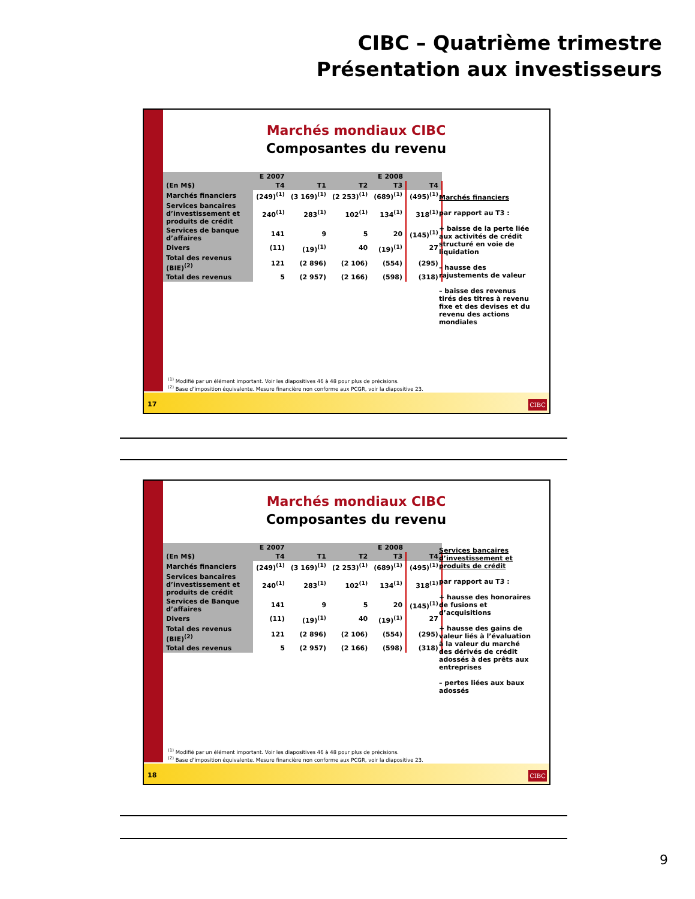CIBC – Quatrième trimestre
Présentation aux investisseurs
Marchés mondiaux CIBC
Composantes du revenu
| | E 2007 | E 2008 | | | |
| --- | --- | --- | --- | --- | --- |
| (En M$) | T4 | T1 | T2 | T3 | T4 |
| Marchés financiers | (249)<sup>(1)</sup> | (3 169)<sup>(1)</sup> | (2 253)<sup>(1)</sup> | (689)<sup>(1)</sup> | (495)<sup>(1)</sup> |
| Services bancaires d’investissement et produits de crédit | 240<sup>(1)</sup> | 283<sup>(1)</sup> | 102<sup>(1)</sup> | 134<sup>(1)</sup> | 318<sup>(1)</sup> |
| Services de banque d’affaires | 141 | 9 | 5 | 20 | (145)<sup>(1)</sup> |
| Divers | (11) | (19)<sup>(1)</sup> | 40 | (19)<sup>(1)</sup> | 27 |
| Total des revenus (BIE)<sup>(2)</sup> | 121 | (2 896) | (2 106) | (554) | (295) |
| Total des revenus | 5 | (2 957) | (2 166) | (598) | (318) |
Marchés financiers
par rapport au T3 :
+ baisse de la perte liée aux activités de crédit structuré en voie de liquidation
– hausse des rajustements de valeur
– baisse des revenus tirés des titres à revenu fixe et des devises et du revenu des actions mondiales
<sup>(1)</sup> Modifié par un élément important. Voir les diapositives 46 à 48 pour plus de précisions.
<sup>(2)</sup> Base d’imposition équivalente. Mesure financière non conforme aux PCGR, voir la diapositive 23.
17 CIBC
Marchés mondiaux CIBC
Composantes du revenu
| | E 2007 | E 2008 | | | |
| --- | --- | --- | --- | --- | --- |
| (En M$) | T4 | T1 | T2 | T3 | T4 |
| Marchés financiers | (249)<sup>(1)</sup> | (3 169)<sup>(1)</sup> | (2 253)<sup>(1)</sup> | (689)<sup>(1)</sup> | (495)<sup>(1)</sup> |
| Services bancaires d’investissement et produits de crédit | 240<sup>(1)</sup> | 283<sup>(1)</sup> | 102<sup>(1)</sup> | 134<sup>(1)</sup> | 318<sup>(1)</sup> |
| Services de Banque d’affaires | 141 | 9 | 5 | 20 | (145)<sup>(1)</sup> |
| Divers | (11) | (19)<sup>(1)</sup> | 40 | (19)<sup>(1)</sup> | 27 |
| Total des revenus (BIE)<sup>(2)</sup> | 121 | (2 896) | (2 106) | (554) | (295) |
| Total des revenus | 5 | (2 957) | (2 166) | (598) | (318) |
Services bancaires d’investissement et produits de crédit
par rapport au T3 :
+ hausse des honoraires de fusions et d’acquisitions
+ hausse des gains de valeur liés à l’évaluation à la valeur du marché des dérivés de crédit adossés à des prêts aux entreprises
– pertes liées aux baux adossés
<sup>(1)</sup> Modifié par un élément important. Voir les diapositives 46 à 48 pour plus de précisions.
<sup>(2)</sup> Base d’imposition équivalente. Mesure financière non conforme aux PCGR, voir la diapositive 23.
18 CIBC
9